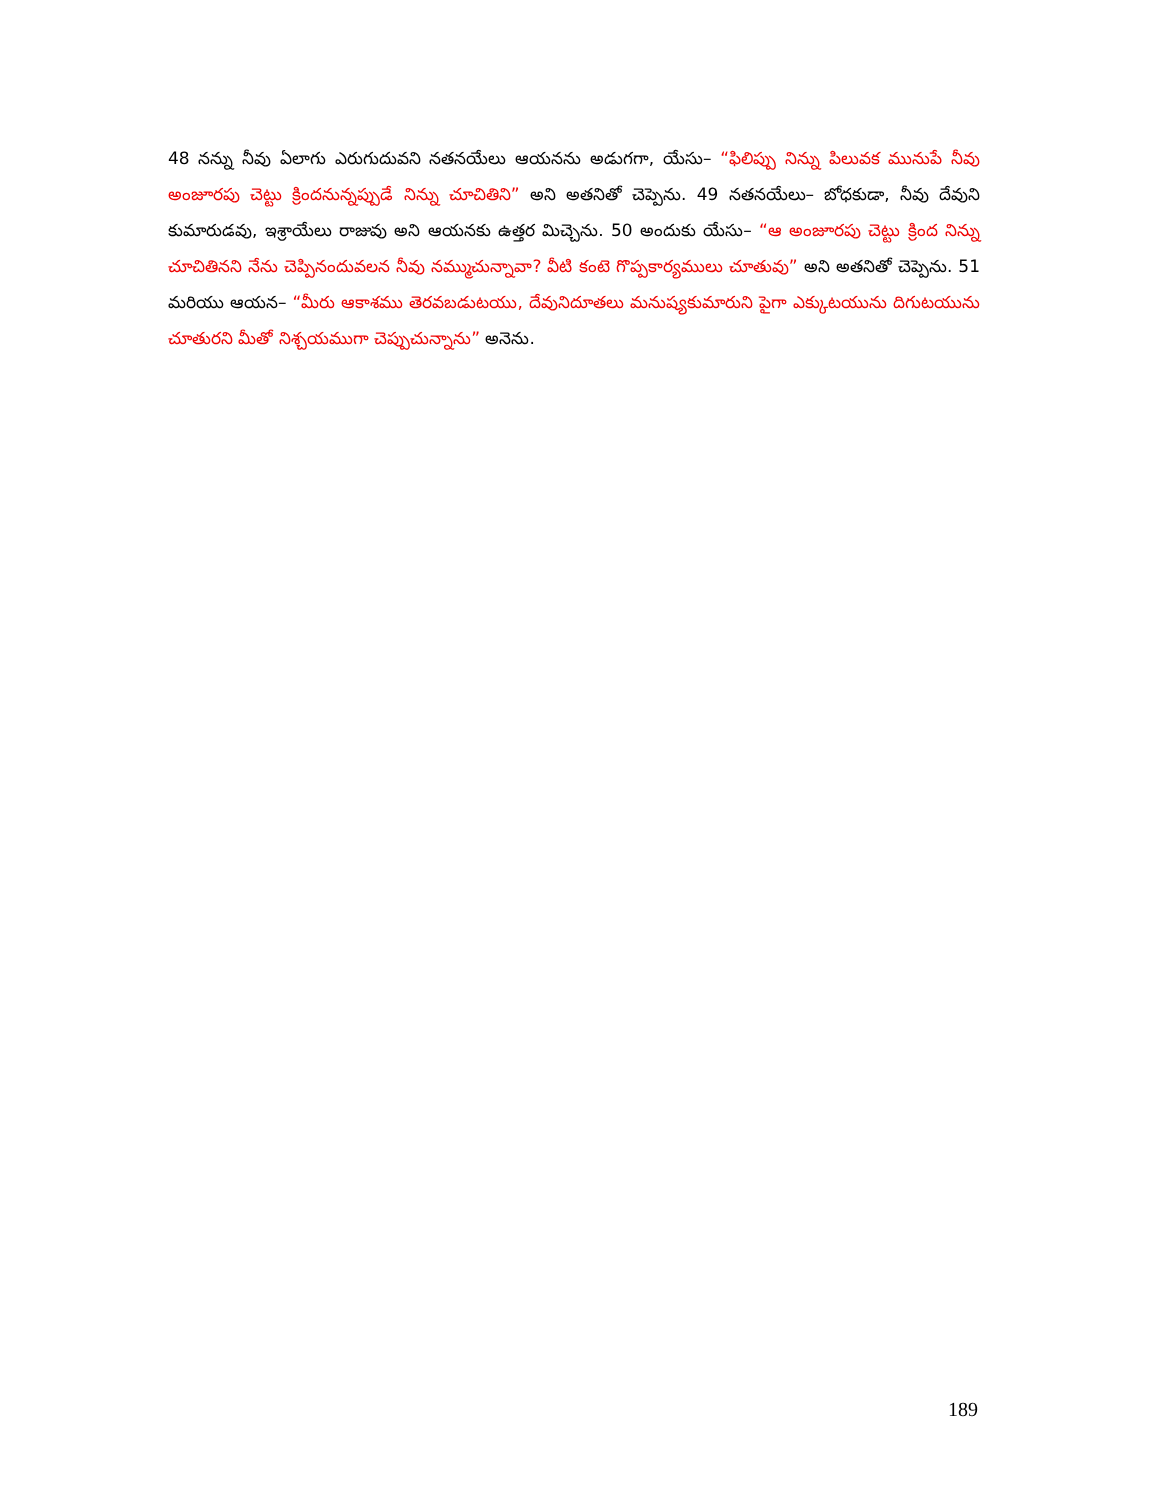48 నన్ను నీవు ఏలాగు ఎరుగుదువని నతనయేలు ఆయనను అడుగగా, యేసు– “ఫిలిప్పు నిన్ను పిలువక మునుపే నీవు అంజూరపు చెట్టు క్రిందనున్నప్పుడే నిన్ను చూచితిని” అని అతనితో చెప్పెను. 49 నతనయేలు– బోధకుడా, నీవు దేవుని కుమారుడవు, ఇశ్రాయేలు రాజువు అని ఆయనకు ఉత్తర మిచ్చెను. 50 అందుకు యేసు– “ఆ అంజూరపు చెట్టు క్రింద నిన్ను చూచితినని నేను చెప్పినందువలన నీవు నమ్ముచున్నావా? వీటి కంటె గొప్పకార్యములు చూతువు” అని అతనితో చెప్పెను. 51 మరియు ఆయన– “మీరు ఆకాశము తెరవబడుటయు, దేవునిదూతలు మనుష్యకుమారుని పైగా ఎక్కుటయును దిగుటయును చూతురని మీతో నిశ్చయముగా చెప్పుచున్నాను” అనెను.
189